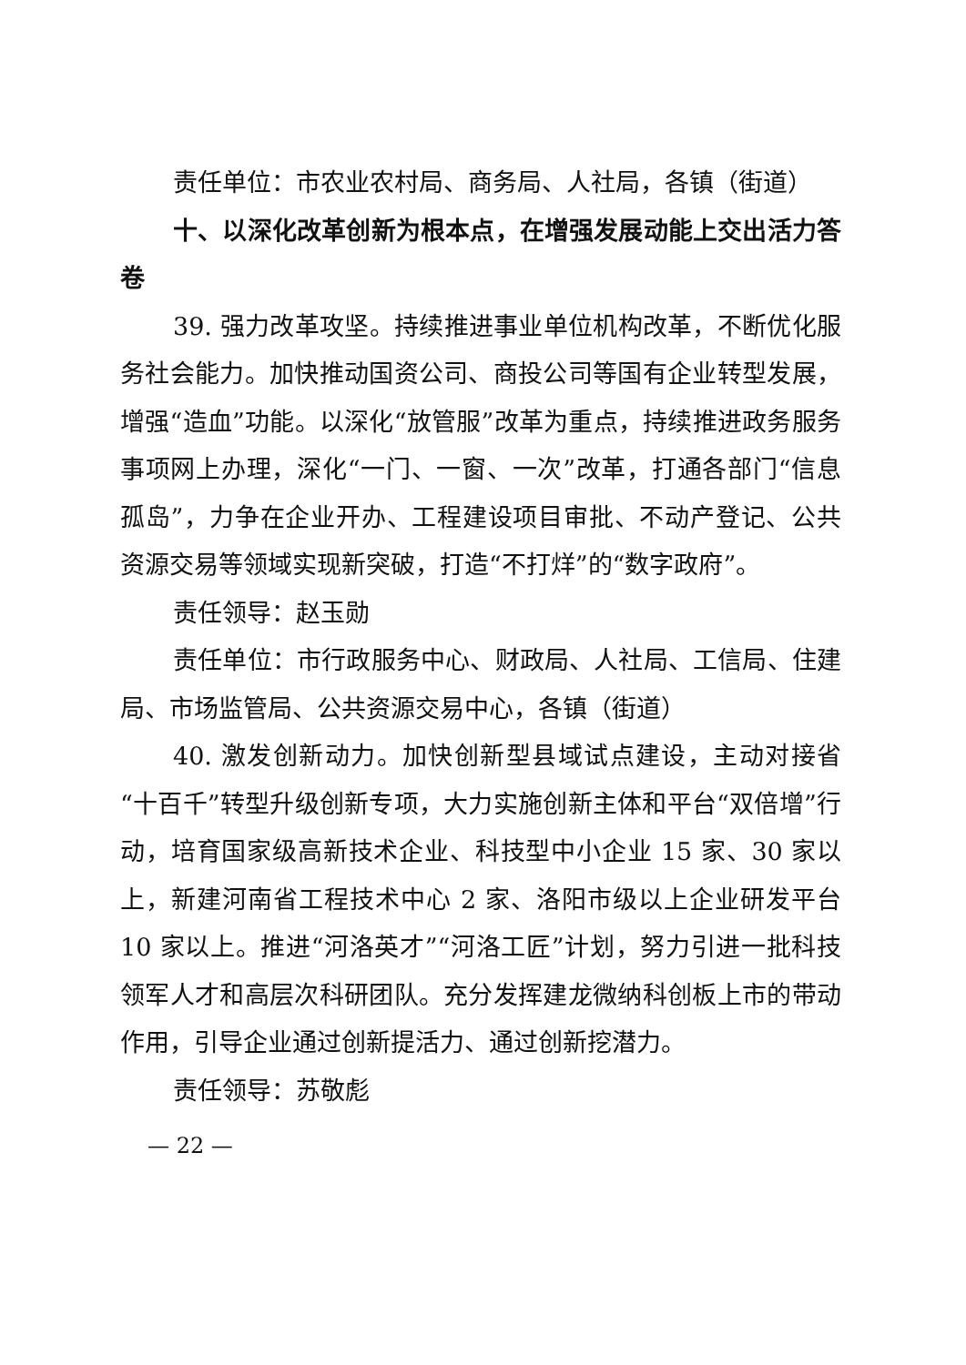责任单位：市农业农村局、商务局、人社局，各镇（街道）
十、以深化改革创新为根本点，在增强发展动能上交出活力答卷
39. 强力改革攻坚。持续推进事业单位机构改革，不断优化服务社会能力。加快推动国资公司、商投公司等国有企业转型发展，增强“造血”功能。以深化“放管服”改革为重点，持续推进政务服务事项网上办理，深化“一门、一窗、一次”改革，打通各部门“信息孤岛”，力争在企业开办、工程建设项目审批、不动产登记、公共资源交易等领域实现新突破，打造“不打烊”的“数字政府”。
责任领导：赵玉勋
责任单位：市行政服务中心、财政局、人社局、工信局、住建局、市场监管局、公共资源交易中心，各镇（街道）
40. 激发创新动力。加快创新型县域试点建设，主动对接省“十百千”转型升级创新专项，大力实施创新主体和平台“双倍增”行动，培育国家级高新技术企业、科技型中小企业 15 家、30 家以上，新建河南省工程技术中心 2 家、洛阳市级以上企业研发平台 10 家以上。推进“河洛英才”“河洛工匠”计划，努力引进一批科技领军人才和高层次科研团队。充分发挥建龙微纳科创板上市的带动作用，引导企业通过创新提活力、通过创新挖潜力。
责任领导：苏敬彪
— 22 —